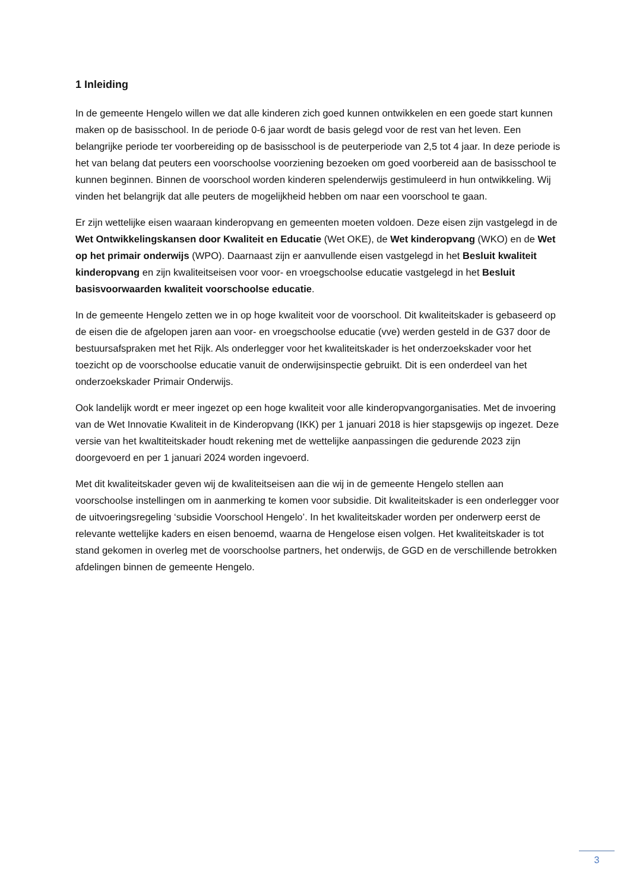1 Inleiding
In de gemeente Hengelo willen we dat alle kinderen zich goed kunnen ontwikkelen en een goede start kunnen maken op de basisschool. In de periode 0-6 jaar wordt de basis gelegd voor de rest van het leven. Een belangrijke periode ter voorbereiding op de basisschool is de peuterperiode van 2,5 tot 4 jaar. In deze periode is het van belang dat peuters een voorschoolse voorziening bezoeken om goed voorbereid aan de basisschool te kunnen beginnen. Binnen de voorschool worden kinderen spelenderwijs gestimuleerd in hun ontwikkeling. Wij vinden het belangrijk dat alle peuters de mogelijkheid hebben om naar een voorschool te gaan.
Er zijn wettelijke eisen waaraan kinderopvang en gemeenten moeten voldoen. Deze eisen zijn vastgelegd in de Wet Ontwikkelingskansen door Kwaliteit en Educatie (Wet OKE), de Wet kinderopvang (WKO) en de Wet op het primair onderwijs (WPO). Daarnaast zijn er aanvullende eisen vastgelegd in het Besluit kwaliteit kinderopvang en zijn kwaliteitseisen voor voor- en vroegschoolse educatie vastgelegd in het Besluit basisvoorwaarden kwaliteit voorschoolse educatie.
In de gemeente Hengelo zetten we in op hoge kwaliteit voor de voorschool. Dit kwaliteitskader is gebaseerd op de eisen die de afgelopen jaren aan voor- en vroegschoolse educatie (vve) werden gesteld in de G37 door de bestuursafspraken met het Rijk. Als onderlegger voor het kwaliteitskader is het onderzoekskader voor het toezicht op de voorschoolse educatie vanuit de onderwijsinspectie gebruikt. Dit is een onderdeel van het onderzoekskader Primair Onderwijs.
Ook landelijk wordt er meer ingezet op een hoge kwaliteit voor alle kinderopvangorganisaties. Met de invoering van de Wet Innovatie Kwaliteit in de Kinderopvang (IKK) per 1 januari 2018 is hier stapsgewijs op ingezet. Deze versie van het kwaltiteitskader houdt rekening met de wettelijke aanpassingen die gedurende 2023 zijn doorgevoerd en per 1 januari 2024 worden ingevoerd.
Met dit kwaliteitskader geven wij de kwaliteitseisen aan die wij in de gemeente Hengelo stellen aan voorschoolse instellingen om in aanmerking te komen voor subsidie. Dit kwaliteitskader is een onderlegger voor de uitvoeringsregeling ‘subsidie Voorschool Hengelo’. In het kwaliteitskader worden per onderwerp eerst de relevante wettelijke kaders en eisen benoemd, waarna de Hengelose eisen volgen. Het kwaliteitskader is tot stand gekomen in overleg met de voorschoolse partners, het onderwijs, de GGD en de verschillende betrokken afdelingen binnen de gemeente Hengelo.
3